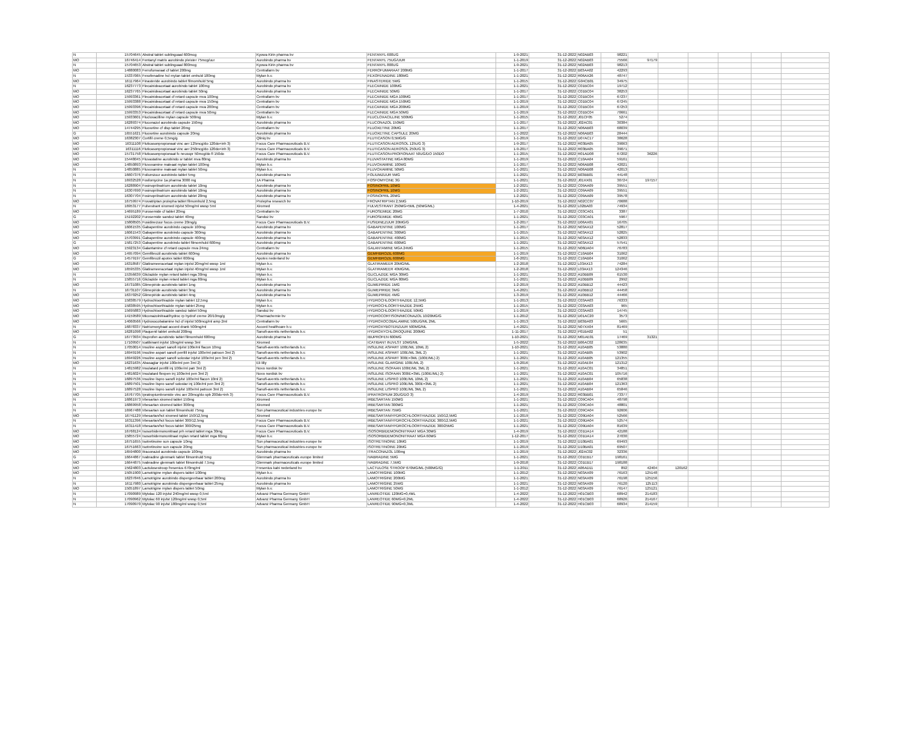| N | 15704645 | Abstral tablet sublinguaal 600mcg | Kyowa Kirin pharma bv | FENTANYL 600UG | 1-9-2021 | 31-12-2022 | N02AB03 | 98221 | | | | | | |
| MO | 16746414 | Fentanyl matrix aurobindo pleister 75mcg/uur | Aurobindo pharma bv | FENTANYL 75UG/UUR | 1-1-2019 | 31-12-2022 | N02AB03 | 75566 | 97179 | | | | | |
| N | 15704653 | Abstral tablet sublinguaal 800mcg | Kyowa Kirin pharma bv | FENTANYL 800UG | 1-9-2021 | 31-12-2022 | N02AB03 | 98213 | | | | | | |
| MO | 14880083 | Ferrofumaraat cf tablet 200mg | Centrafarm bv | FERROFUMARAAT 200MG | 1-1-2017 | 31-12-2022 | B03AA02 | 42293 | | | | | | |
| N | 15337065 | Fexofenadine hcl mylan tablet omhuld 180mg | Mylan b.v. | FEXOFENADINE 180MG | 1-1-2021 | 31-12-2022 | R06AX26 | 48747 | | | | | | |
| MO | 16117964 | Finasteride aurobindo tablet filmomhuld 5mg | Aurobindo pharma bv | FINASTERIDE 5MG | 1-1-2015 | 31-12-2022 | G04CB01 | 34975 | | | | | | |
| N | 16237773 | Flecainideacetaat aurobindo tablet 100mg | Aurobindo pharma bv | FLECAINIDE 100MG | 1-1-2021 | 31-12-2022 | C01BC04 | 19712 | | | | | | |
| MO | 16237765 | Flecainideacetaat aurobindo tablet 50mg | Aurobindo pharma bv | FLECAINIDE 50MG | 1-1-2017 | 31-12-2022 | C01BC04 | 38253 | | | | | | |
| MO | 15993361 | Flecainideacetaat cf retard capsule mva 100mg | Centrafarm bv | FLECAINIDE MGA 100MG | 1-1-2017 | 31-12-2022 | C01BC04 | 67237 | | | | | | |
| MO | 15993388 | Flecainideacetaat cf retard capsule mva 150mg | Centrafarm bv | FLECAINIDE MGA 150MG | 1-1-2019 | 31-12-2022 | C01BC04 | 67245 | | | | | | |
| MO | 15993396 | Flecainideacetaat cf retard capsule mva 200mg | Centrafarm bv | FLECAINIDE MGA 200MG | 1-1-2019 | 31-12-2022 | C01BC04 | 67253 | | | | | | |
| MO | 15993353 | Flecainideacetaat cf retard capsule mva 50mg | Centrafarm bv | FLECAINIDE MGA 50MG | 1-1-2019 | 31-12-2022 | C01BC04 | 70661 | | | | | | |
| MO | 15933601 | Flucloxacilline mylan capsule 500mg | Mylan b.v. | FLUCLOXACILLINE 500MG | 1-1-2015 | 31-12-2022 | J01CF05 | 5274 | | | | | | |
| MO | 16289374 | Fluconazol aurobindo capsule 150mg | Aurobindo pharma bv | FLUCONAZOL 150MG | 1-1-2017 | 31-12-2022 | J02AC01 | 30384 | | | | | | |
| MO | 14744295 | Fluoxetine cf disp tablet 20mg | Centrafarm bv | FLUOXETINE 20MG | 1-1-2017 | 31-12-2022 | N06AB03 | 68039 | | | | | | |
| G | 16551621 | Fluoxetine aurobindo capsule 20mg | Aurobindo pharma bv | FLUOXETINE CAPSULE 20MG | 1-1-2022 | 31-12-2022 | N06AB03 | 28444 | | | | | | |
| MO | 16382307 | Cortifil creme 0,5mg/g | Qliniq bv | FLUTICASON 0,5MG/G | 1-1-2019 | 31-12-2022 | D07AC17 | 38628 | | | | | | |
| MO | 16311108 | Fluticasonpropionaat vinc aer 125mcg/do 120do+inh 3) | Focus Care Pharmaceuticals B.V. | FLUTICASON AEROSOL 125UG 3) | 1-9-2017 | 31-12-2022 | R03BA05 | 39063 | | | | | | |
| MO | 16311116 | Fluticasonpropionaat vinc aer 250mcg/do 120do+inh 3) | Focus Care Pharmaceuticals B.V. | FLUTICASON AEROSOL 250UG 3) | 1-9-2017 | 31-12-2022 | R03BA05 | 39071 | | | | | | |
| MO | 15731758 | Fluticasonpropionaat fc neusspr 50mcg/do fl 150do | Focus Care Pharmaceuticals B.V. | FLUTICASON-PROPIONAAT 50UG/DO 150DO | 1-1-2015 | 31-12-2022 | R01AD08 | 67202 | 36226 | | | | | |
| MO | 15448045 | Fluvastatine aurobindo sr tablet mva 80mg | Aurobindo pharma bv | FLUVASTATINE MGA 80MG | 1-1-2019 | 31-12-2022 | C10AA04 | 59161 | | | | | | |
| MO | 14850893 | Fluvoxamine maleaat mylan tablet 100mg | Mylan b.v. | FLUVOXAMINE 100MG | 1-1-2017 | 31-12-2022 | N06AB08 | 42021 | | | | | | |
| N | 14850885 | Fluvoxamine maleaat mylan tablet 50mg | Mylan b.v. | FLUVOXAMINE 50MG | 1-1-2021 | 31-12-2022 | N06AB08 | 42013 | | | | | | |
| N | 16607376 | Foliumzuur aurobindo tablet 5mg | Aurobindo pharma bv | FOLIUMZUUR 5MG | 1-1-2021 | 31-12-2022 | B03BB01 | 44148 | | | | | | |
| N | 16932528 | Fosfomycine 1a pharma 3000 mg | 1A Pharma | FOSFOMYCINE 3G | 1-1-2021 | 31-12-2022 | J01XX01 | 30724 | 197157 | | | | | |
| N | 16288904 | Fosinoprilnatrium aurobindo tablet 10mg | Aurobindo pharma bv | FOSINOPRIL 10MG | 1-2-2021 | 31-12-2022 | C09AA09 | 39551 | | | | | | |
| N | 16307690 | Fosinoprilnatrium aurobindo tablet 10mg | Aurobindo pharma bv | FOSINOPRIL 10MG | 1-2-2021 | 31-12-2022 | C09AA09 | 39551 | | | | | | |
| N | 16307704 | Fosinoprilnatrium aurobindo tablet 20mg | Aurobindo pharma bv | FOSINOPRIL 20MG | 1-2-2021 | 31-12-2022 | C09AA09 | 39578 | | | | | | |
| MO | 16759974 | Frovatriptan prolepha tablet filmomhuld 2,5mg | Prolepha research bv | FROVATRIPTAN 2,5MG | 1-10-2019 | 31-12-2022 | N02CC07 | 70688 | | | | | | |
| N | 16953177 | Fulvestrant xiromed injvlst 50mg/ml wwsp 5ml | Xiromed | FULVESTRANT 250MG=5ML (50MG/ML) | 1-4-2021 | 31-12-2022 | L02BA03 | 74934 | | | | | | |
| MO | 14695189 | Furosemide cf tablet 20mg | Centrafarm bv | FUROSEMIDE 20MG | 1-7-2010 | 31-12-2022 | C03CA01 | 3387 | | | | | | |
| G | 15192202 | Furosemide sandoz tablet 40mg | Sandoz bv | FUROSEMIDE 40MG | 1-1-2021 | 31-12-2022 | C03CA01 | 5967 | | | | | | |
| MO | 15808505 | Fusidinezuur focus creme 20mg/g | Focus Care Pharmaceuticals B.V. | FUSIDINEZUUR 20MG/G | 1-2-2017 | 31-12-2022 | D06AX01 | 16705 | | | | | | |
| MO | 16061535 | Gabapentine aurobindo capsule 100mg | Aurobindo pharma bv | GABAPENTINE 100MG | 1-1-2017 | 31-12-2022 | N03AX12 | 52817 | | | | | | |
| MO | 16061543 | Gabapentine aurobindo capsule 300mg | Aurobindo pharma bv | GABAPENTINE 300MG | 1-1-2015 | 31-12-2022 | N03AX12 | 52825 | | | | | | |
| MO | 15703991 | Gabapentine aurobindo capsule 400mg | Aurobindo pharma bv | GABAPENTINE 400MG | 1-1-2015 | 31-12-2022 | N03AX12 | 52833 | | | | | | |
| G | 15817253 | Gabapentine aurobindo tablet filmomhuld 600mg | Aurobindo pharma bv | GABAPENTINE 600MG | 1-1-2021 | 31-12-2022 | N03AX12 | 57541 | | | | | | |
| MO | 15923134 | Galantamine cf retard capsule mva 24mg | Centrafarm bv | GALANTAMINE MGA 24MG | 1-1-2015 | 31-12-2022 | N06DA04 | 76783 | | | | | | |
| MO | 14957094 | Gemfibrozil aurobindo tablet 600mg | Aurobindo pharma bv | GEMFIBROZIL 600MG | 1-1-2019 | 31-12-2022 | C10AB04 | 31062 | | | | | | |
| G | 14579197 | Gemfibrozil apotex tablet 600mg | Apotex nederland bv | GEMFIBROZIL 600MG | 1-6-2021 | 31-12-2022 | C10AB04 | 31062 | | | | | | |
| MO | 16318587 | Glatirameeracetaat mylan injvlst 20mg/ml wwsp 1ml | Mylan b.v. | GLATIRAMEER 20MG/ML | 1-2-2018 | 31-12-2022 | L03AX13 | 74284 | | | | | | |
| MO | 16595335 | Glatirameeracetaat mylan injvlst 40mg/ml wwsp 1ml | Mylan b.v. | GLATIRAMEER 40MG/ML | 1-2-2018 | 31-12-2022 | L03AX13 | 124346 | | | | | | |
| N | 15356639 | Gliclazide mylan retard tablet mga 30mg | Mylan b.v. | GLICLAZIDE MGA 30MG | 1-1-2021 | 31-12-2022 | A10BB09 | 61530 | | | | | | |
| N | 15855716 | Gliclazide mylan retard tablet mga 80mg | Mylan b.v. | GLICLAZIDE MGA 80MG | 1-1-2021 | 31-12-2022 | A10BB09 | 2992 | | | | | | |
| MO | 16731085 | Glimepiride aurobindo tablet 1mg | Aurobindo pharma bv | GLIMEPIRIDE 1MG | 1-2-2019 | 31-12-2022 | A10BB12 | 44423 | | | | | | |
| N | 16731107 | Glimepiride aurobindo tablet 3mg | Aurobindo pharma bv | GLIMEPIRIDE 3MG | 1-4-2021 | 31-12-2022 | A10BB12 | 44458 | | | | | | |
| MO | 16370252 | Glimepiride aurobindo tablet 4mg | Aurobindo pharma bv | GLIMEPIRIDE 4MG | 1-3-2019 | 31-12-2022 | A10BB12 | 44466 | | | | | | |
| MO | 15838579 | Hydrochloorthiazide mylan tablet 12,5mg | Mylan b.v. | HYDROCHLOORTHIAZIDE 12,5MG | 1-1-2013 | 31-12-2022 | C03AA03 | 76333 | | | | | | |
| MO | 15838595 | Hydrochloorthiazide mylan tablet 25mg | Mylan b.v. | HYDROCHLOORTHIAZIDE 25MG | 1-1-2015 | 31-12-2022 | C03AA03 | 965 | | | | | | |
| MO | 15695883 | Hydrochloorthiazide sandoz tablet 50mg | Sandoz bv | HYDROCHLOORTHIAZIDE 50MG | 1-1-2019 | 31-12-2022 | C03AA03 | 14745 | | | | | | |
| MO | 14159589 | Miconazolnitraat/hydroc rp hydrof creme 20/10mg/g | Pharmachemie bv | HYDROCORTISON/MICONAZOL 10/20MG/G | 1-1-2012 | 31-12-2022 | D01AC20 | 3573 | | | | | | |
| MO | 14060566 | Hydroxocobalamine hcl cf injvlst 500mcg/ml amp 2ml | Centrafarm bv | HYDROXOCOBALAMINE 500UG/ML 2ML | 1-1-2013 | 31-12-2022 | B03BA03 | 5665 | | | | | | |
| N | 16878337 | Natriumoxybaat accord drank 500mg/ml | Accord healthcare b.v. | HYDROXYBOTERZUUR 500MG/ML | 1-4-2021 | 31-12-2022 | N07XX04 | 81469 | | | | | | |
| MO | 16281098 | Plaquenil tablet omhuld 200mg | Sanofi-aventis netherlands b.v. | HYDROXYCHLOROQUINE 200MG | 1-11-2017 | 31-12-2022 | P01BA02 | 51 | | | | | | |
| G | 16773934 | Ibuprofen aurobindo tablet filmomhuld 600mg | Aurobindo pharma bv | IBUPROFEN 600MG | 1-10-2021 | 31-12-2022 | M01AE01 | 17469 | 31321 | | | | | |
| N | 17109507 | Icatibinant injvlst 10mg/ml wwsp 3ml | Xiromed | ICATIBANT INJVLST 10MG/ML | 1-5-2022 | 31-12-2022 | B06AC02 | 128635 | | | | | | |
| N | 17050014 | Insuline aspart sanofi injvlst 100e/ml flacon 10mg | Sanofi-aventis netherlands b.v. | INSULINE ASPART 100E/ML 10ML 2) | 1-10-2021 | 31-12-2022 | A10AB05 | 53880 | | | | | | |
| N | 16949196 | Insuline aspart sanofi penfill injvlst 100e/ml patroon 3ml 2) | Sanofi-aventis netherlands b.v. | INSULINE ASPART 100E/ML 3ML 2) | 1-1-2021 | 31-12-2022 | A10AB05 | 53902 | | | | | | |
| N | 16949226 | Insuline aspart sanofi solostar injvlst 100e/ml pen 3ml 2) | Sanofi-aventis netherlands b.v. | INSULINE ASPART 300E=3ML (100E/ML) 2) | 1-1-2021 | 31-12-2022 | A10AB05 | 121355 | | | | | | |
| MO | 16231635 | Abasaglar injvlst 100e/ml pen 3ml 2) | Eli lilly | INSULINE GLARGINE 100E/ML 2) | 1-9-2016 | 31-12-2022 | A10AE04 | 121312 | | | | | | |
| N | 14815982 | Insulatard penfill inj 100ie/ml patr 3ml 2) | Novo nordisk bv | INSULINE ISOFAAN 100IE/ML 3ML 2) | 1-1-2021 | 31-12-2022 | A10AC01 | 34851 | | | | | | |
| N | 14816024 | Insulatard flexpen inj 100ie/ml pen 3ml 2) | Novo nordisk bv | INSULINE ISOFAAN 300IE=3ML (100IE/ML) 2) | 1-1-2021 | 31-12-2022 | A10AC01 | 105716 | | | | | | |
| N | 16897536 | Insuline lispro sanofi injvlst 100e/ml flacon 10ml 2) | Sanofi-aventis netherlands b.v. | INSULINE LISPRO 100E/ML 10ML 2) | 1-1-2021 | 31-12-2022 | A10AB04 | 65838 | | | | | | |
| N | 16897501 | Insuline lispro sanof solostar inj 100e/ml pen 3ml 2) | Sanofi-aventis netherlands b.v. | INSULINE LISPRO 100E/ML 300E=3ML 2) | 1-1-2021 | 31-12-2022 | A10AB04 | 121363 | | | | | | |
| N | 16897528 | Insuline lispro sanofi injvlst 100e/ml patroon 3ml 2) | Sanofi-aventis netherlands b.v. | INSULINE LISPRO 100E/ML 3ML 2) | 1-1-2021 | 31-12-2022 | A10AB04 | 65846 | | | | | | |
| MO | 16767705 | Ipratropiumbromide vinc aer 20mcg/do spb 200do+inh 3) | Focus Care Pharmaceuticals B.V. | IPRATROPIUM 20UG/DO 3) | 1-4-2019 | 31-12-2022 | R03BB01 | 73377 | | | | | | |
| N | 16861973 | Irbesartan xiromed tablet 150mg | Xiromed | IRBESARTAN 150MG | 1-1-2021 | 31-12-2022 | C09CA04 | 48798 | | | | | | |
| N | 16869958 | Irbesartan xiromed tablet 300mg | Xiromed | IRBESARTAN 300MG | 1-1-2021 | 31-12-2022 | C09CA04 | 48801 | | | | | | |
| N | 16967488 | Irbesartan sun tablet filmomhuld 75mg | Sun pharmaceutical industries europe bv | IRBESARTAN 75MG | 1-1-2021 | 31-12-2022 | C09CA04 | 92606 | | | | | | |
| MO | 16741129 | Irbesartan/hct xiromed tablet 150/12,5mg | Xiromed | IRBESARTAN/HYDROCHLOORTHIAZIDE 150/12,5MG | 1-1-2019 | 31-12-2022 | C09DA04 | 52566 | | | | | | |
| N | 16311396 | Irbesartan/hct focus tablet 300/12,5mg | Focus Care Pharmaceuticals B.V. | IRBESARTAN/HYDROCHLOORTHIAZIDE 300/12,5MG | 1-1-2021 | 31-12-2022 | C09DA04 | 52574 | | | | | | |
| N | 16311418 | Irbesartan/hct focus tablet 300/25mg | Focus Care Pharmaceuticals B.V. | IRBESARTAN/HYDROCHLOORTHIAZIDE 300/25MG | 1-1-2021 | 31-12-2022 | C09DA04 | 81639 | | | | | | |
| MO | 16768124 | Isosorbidemononitraat prh retard tablet mga 30mg | Focus Care Pharmaceuticals B.V. | ISOSORBIDEMONONITRAAT MGA 30MG | 1-4-2019 | 31-12-2022 | C01DA14 | 42188 | | | | | | |
| MO | 15855724 | Isosorbidemononitraat mylan retard tablet mga 60mg | Mylan b.v. | ISOSORBIDEMONONITRAAT MGA 60MG | 1-12-2017 | 31-12-2022 | C01DA14 | 27030 | | | | | | |
| MO | 16751655 | Isotretinoine sun capsule 10mg | Sun pharmaceutical industries europe bv | ISOTRETINOINE 10MG | 1-1-2019 | 31-12-2022 | D10BA01 | 69493 | | | | | | |
| MO | 16751663 | Isotretinoine sun capsule 20mg | Sun pharmaceutical industries europe bv | ISOTRETINOINE 20MG | 1-1-2019 | 31-12-2022 | D10BA01 | 69507 | | | | | | |
| MO | 16594800 | Itraconazol aurobindo capsule 100mg | Aurobindo pharma bv | ITRACONAZOL 100mg | 1-1-2019 | 31-12-2022 | J02AC02 | 32336 | | | | | | |
| G | 16644867 | Ivabradine glenmark tablet filmomhuld 5mg | Glenmark pharmaceuticals europe limited | IVABRADINE 5MG | 1-1-2021 | 31-12-2022 | C01EB17 | 198161 | | | | | | |
| MO | 16644875 | Ivabradine glenmark tablet filmomhuld 7,5mg | Glenmark pharmaceuticals europe limited | IVABRADINE 7,5MG | 1-9-2018 | 31-12-2022 | C01EB17 | 198188 | | | | | | |
| MO | 15624803 | Lactulosestroop fresenius 670mg/ml | Fresenius kabi nederland bv | LACTULOSE STROOP 670MG/ML (500MG/G) | 1-1-2011 | 31-12-2022 | A06AD11 | 892 | 42404 | 120162 | | | | |
| MO | 15051900 | Lamotrigine mylan dispers tablet 100mg | Mylan b.v. | LAMOTRIGINE 100MG | 1-1-2012 | 31-12-2022 | N03AX09 | 76163 | 125148 | | | | | |
| N | 16237846 | Lamotrigine aurobindo dispergeerbaar tablet 200mg | Aurobindo pharma bv | LAMOTRIGINE 200MG | 1-1-2021 | 31-12-2022 | N03AX09 | 76198 | 125156 | | | | | |
| N | 16117980 | Lamotrigine aurobindo dispergeerbaar tablet 25mg | Aurobindo pharma bv | LAMOTRIGINE 25MG | 1-1-2021 | 31-12-2022 | N03AX09 | 76120 | 125113 | | | | | |
| MO | 15051897 | Lamotrigine mylan dispers tablet 50mg | Mylan b.v. | LAMOTRIGINE 50MG | 1-1-2012 | 31-12-2022 | N03AX09 | 76147 | 125121 | | | | | |
| N | 17090989 | Mytolac 120 injvlst 240mg/ml wwsp 0,5ml | Advanz Pharma Germany GmbH | LANREOTIDE 120MG=0,4ML | 1-4-2022 | 31-12-2022 | H01CB03 | 68942 | 214183 | | | | | |
| N | 17090962 | Mytolac 60 injvlst 120mg/ml wwsp 0,5ml | Advanz Pharma Germany GmbH | LANREOTIDE 60MG=0,2ML | 1-4-2022 | 31-12-2022 | H01CB03 | 68926 | 214167 | | | | | |
| N | 17090970 | Mytolac 90 injvlst 180mg/ml wwsp 0,5ml | Advanz Pharma Germany GmbH | LANREOTIDE 90MG=0,3ML | 1-4-2022 | 31-12-2022 | H01CB03 | 68934 | 214159 | | | | | |